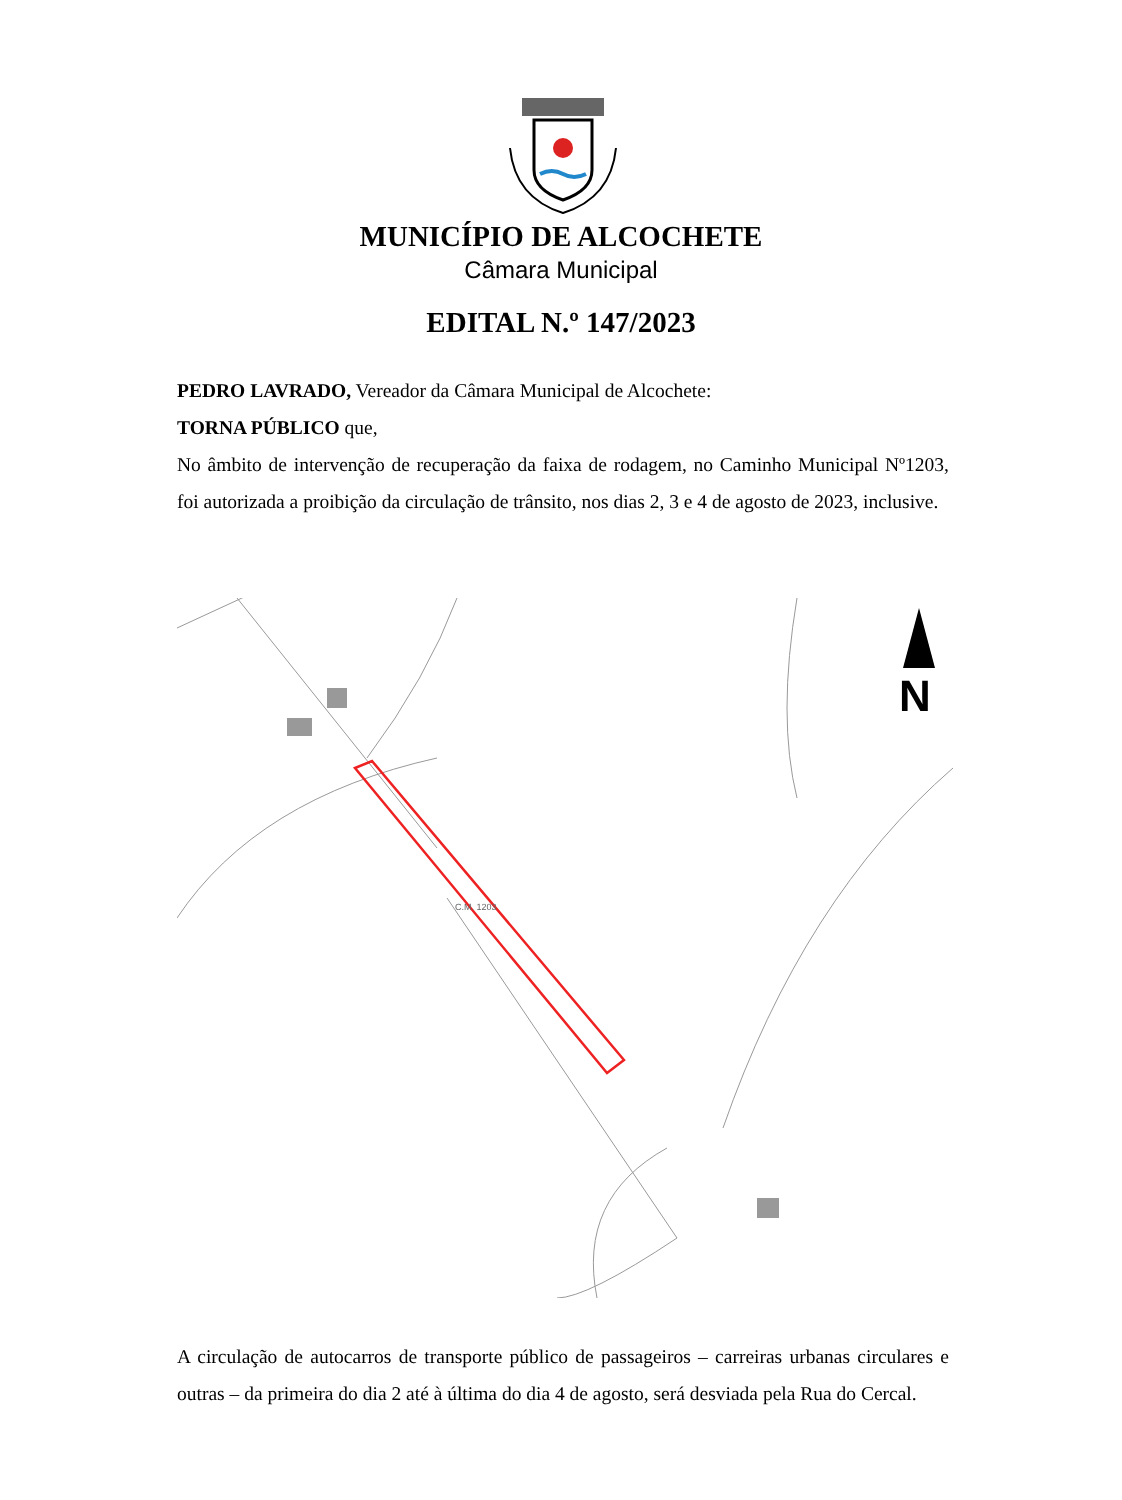MUNICÍPIO DE ALCOCHETE
Câmara Municipal
EDITAL N.º 147/2023
PEDRO LAVRADO, Vereador da Câmara Municipal de Alcochete:
TORNA PÚBLICO que,
No âmbito de intervenção de recuperação da faixa de rodagem, no Caminho Municipal Nº1203, foi autorizada a proibição da circulação de trânsito, nos dias 2, 3 e 4 de agosto de 2023, inclusive.
C.M. 1203
N
A circulação de autocarros de transporte público de passageiros – carreiras urbanas circulares e outras – da primeira do dia 2 até à última do dia 4 de agosto, será desviada pela Rua do Cercal.